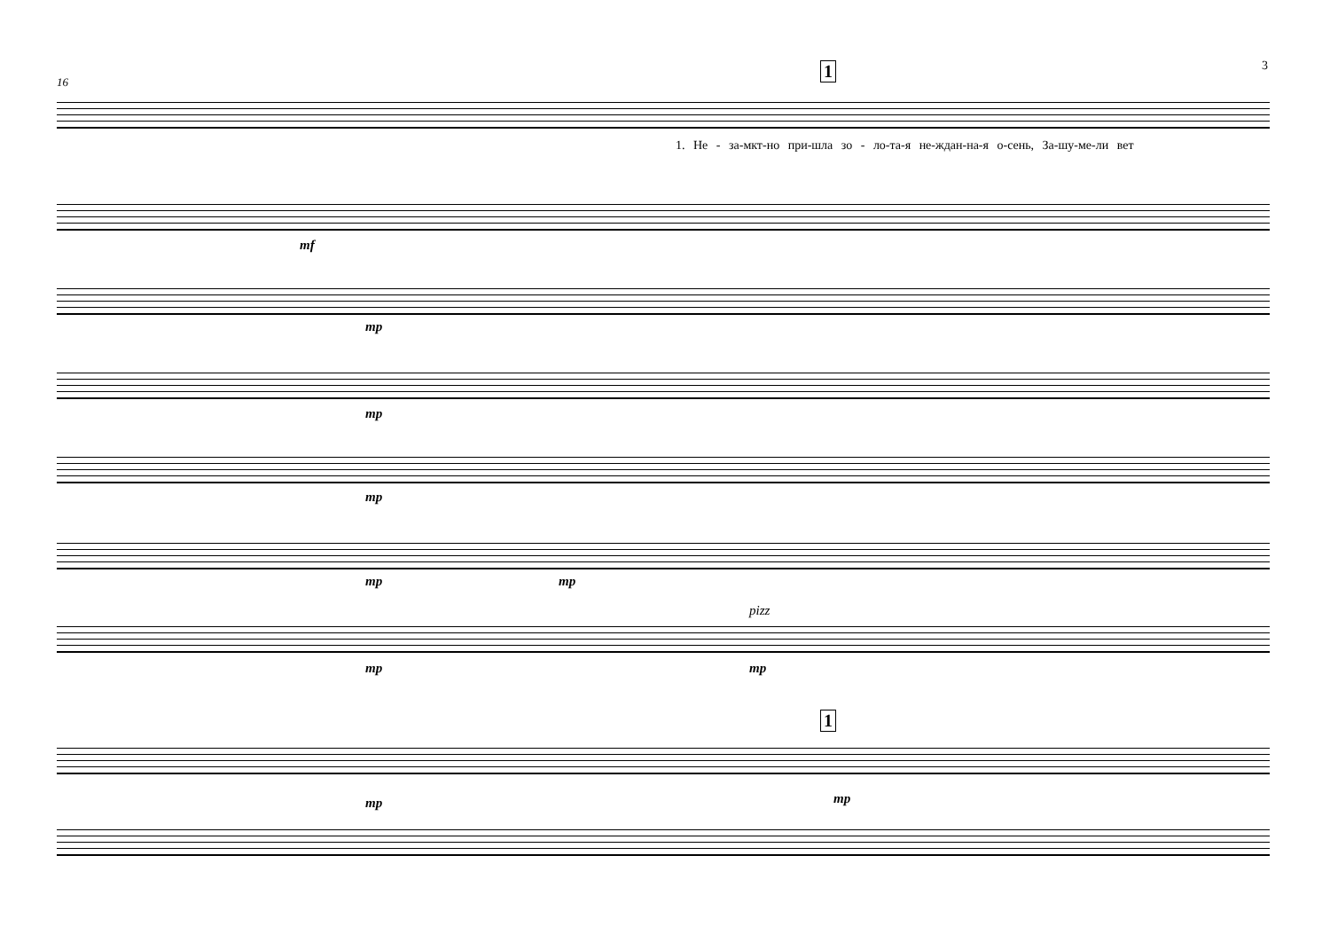3
16
1
1. Не - за-мкт-но при-шла зо - ло-та-я не-ждан-на-я о-сень, За-шу-ме-ли вет
mf
mp
mp
mp
mp mp
pizz
mp mp
1
mp mp